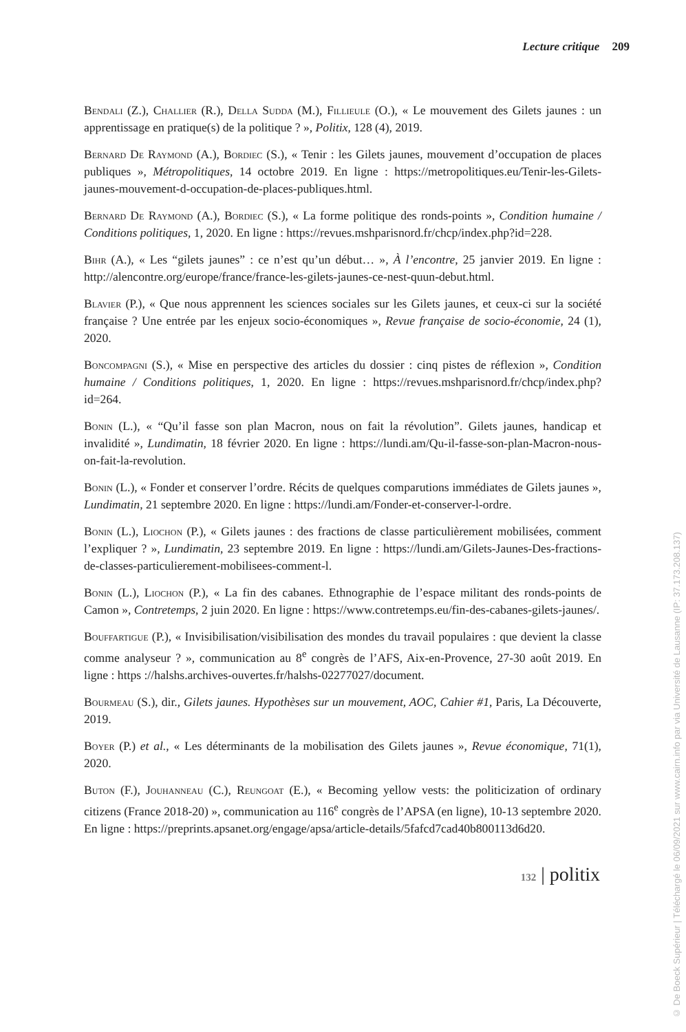Lecture critique 209
Bendali (Z.), Challier (R.), Della Sudda (M.), Fillieule (O.), « Le mouvement des Gilets jaunes : un apprentissage en pratique(s) de la politique ? », Politix, 128 (4), 2019.
Bernard De Raymond (A.), Bordiec (S.), « Tenir : les Gilets jaunes, mouvement d’occupation de places publiques », Métropolitiques, 14 octobre 2019. En ligne : https://metropolitiques.eu/Tenir-les-Gilets-jaunes-mouvement-d-occupation-de-places-publiques.html.
Bernard De Raymond (A.), Bordiec (S.), « La forme politique des ronds-points », Condition humaine / Conditions politiques, 1, 2020. En ligne : https://revues.mshparisnord.fr/chcp/index.php?id=228.
Bihr (A.), « Les “gilets jaunes” : ce n’est qu’un début… », À l’encontre, 25 janvier 2019. En ligne : http://alencontre.org/europe/france/france-les-gilets-jaunes-ce-nest-quun-debut.html.
Blavier (P.), « Que nous apprennent les sciences sociales sur les Gilets jaunes, et ceux-ci sur la société française ? Une entrée par les enjeux socio-économiques », Revue française de socio-économie, 24 (1), 2020.
Boncompagni (S.), « Mise en perspective des articles du dossier : cinq pistes de réflexion », Condition humaine / Conditions politiques, 1, 2020. En ligne : https://revues.mshparisnord.fr/chcp/index.php?id=264.
Bonin (L.), « “Qu’il fasse son plan Macron, nous on fait la révolution”. Gilets jaunes, handicap et invalidité », Lundimatin, 18 février 2020. En ligne : https://lundi.am/Qu-il-fasse-son-plan-Macron-nous-on-fait-la-revolution.
Bonin (L.), « Fonder et conserver l’ordre. Récits de quelques comparutions immédiates de Gilets jaunes », Lundimatin, 21 septembre 2020. En ligne : https://lundi.am/Fonder-et-conserver-l-ordre.
Bonin (L.), Liochon (P.), « Gilets jaunes : des fractions de classe particulièrement mobilisées, comment l’expliquer ? », Lundimatin, 23 septembre 2019. En ligne : https://lundi.am/Gilets-Jaunes-Des-fractions-de-classes-particulierement-mobilisees-comment-l.
Bonin (L.), Liochon (P.), « La fin des cabanes. Ethnographie de l’espace militant des ronds-points de Camon », Contretemps, 2 juin 2020. En ligne : https://www.contretemps.eu/fin-des-cabanes-gilets-jaunes/.
Bouffartigue (P.), « Invisibilisation/visibilisation des mondes du travail populaires : que devient la classe comme analyseur ? », communication au 8<sup>e</sup> congrès de l’AFS, Aix-en-Provence, 27-30 août 2019. En ligne : https ://halshs.archives-ouvertes.fr/halshs-02277027/document.
Bourmeau (S.), dir., Gilets jaunes. Hypothèses sur un mouvement, AOC, Cahier #1, Paris, La Découverte, 2019.
Boyer (P.) et al., « Les déterminants de la mobilisation des Gilets jaunes », Revue économique, 71(1), 2020.
Buton (F.), Jouhanneau (C.), Reungoat (E.), « Becoming yellow vests: the politicization of ordinary citizens (France 2018-20) », communication au 116<sup>e</sup> congrès de l’APSA (en ligne), 10-13 septembre 2020. En ligne : https://preprints.apsanet.org/engage/apsa/article-details/5fafcd7cad40b800113d6d20.
132 | politix
© De Boeck Supérieur | Téléchargé le 06/09/2021 sur www.cairn.info par via Université de Lausanne (IP: 37.173.208.137)